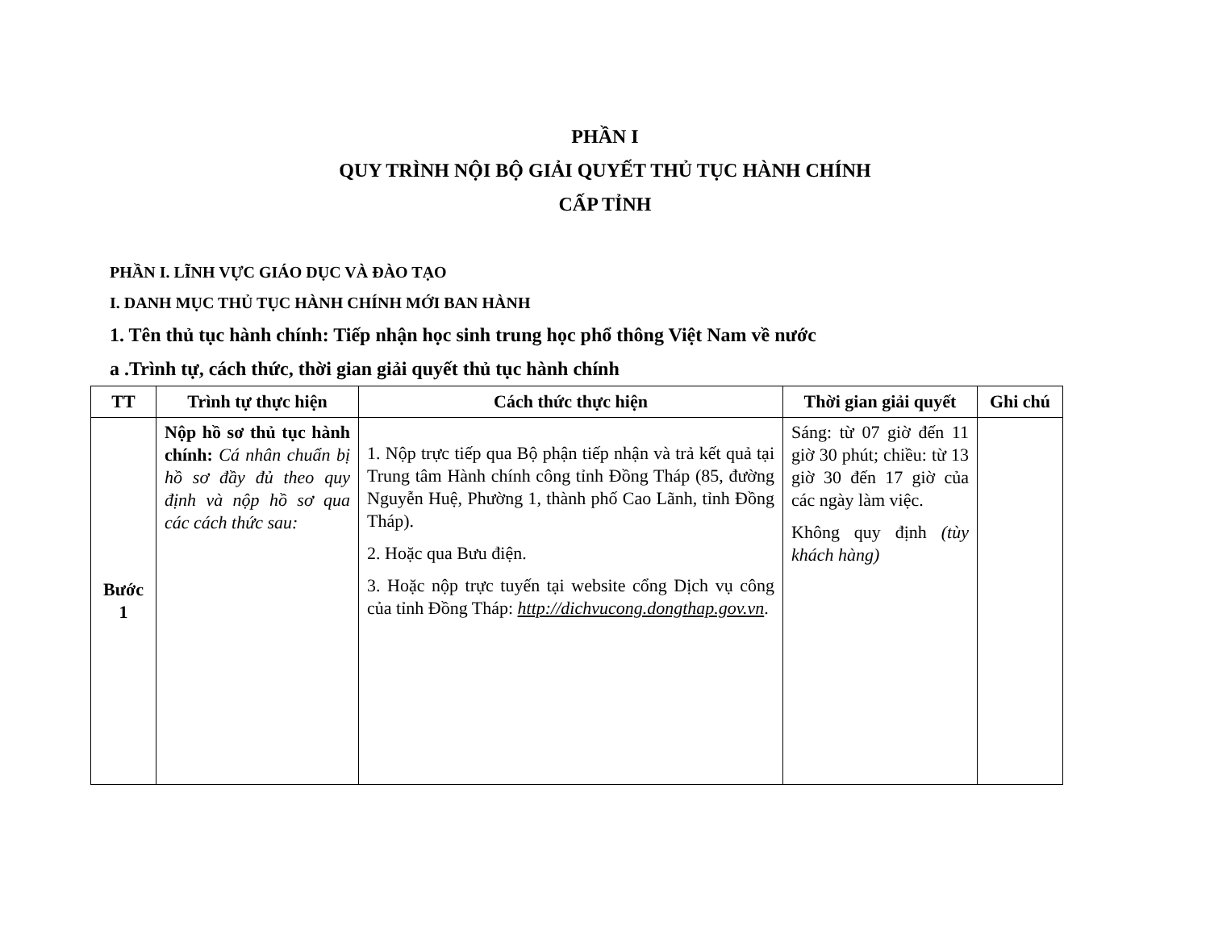PHẦN I
QUY TRÌNH NỘI BỘ GIẢI QUYẾT THỦ TỤC HÀNH CHÍNH
CẤP TỈNH
PHẦN I. LĨNH VỰC GIÁO DỤC VÀ ĐÀO TẠO
I. DANH MỤC THỦ TỤC HÀNH CHÍNH MỚI BAN HÀNH
1. Tên thủ tục hành chính: Tiếp nhận học sinh trung học phổ thông Việt Nam về nước
a .Trình tự, cách thức, thời gian giải quyết thủ tục hành chính
| TT | Trình tự thực hiện | Cách thức thực hiện | Thời gian giải quyết | Ghi chú |
| --- | --- | --- | --- | --- |
| Bước 1 | Nộp hồ sơ thủ tục hành chính: Cá nhân chuẩn bị hồ sơ đầy đủ theo quy định và nộp hồ sơ qua các cách thức sau: | 1. Nộp trực tiếp qua Bộ phận tiếp nhận và trả kết quả tại Trung tâm Hành chính công tỉnh Đồng Tháp (85, đường Nguyễn Huệ, Phường 1, thành phố Cao Lãnh, tỉnh Đồng Tháp). 2. Hoặc qua Bưu điện. 3. Hoặc nộp trực tuyến tại website cổng Dịch vụ công của tỉnh Đồng Tháp: http://dichvucong.dongthap.gov.vn . | Sáng: từ 07 giờ đến 11 giờ 30 phút; chiều: từ 13 giờ 30 đến 17 giờ của các ngày làm việc. Không quy định (tùy khách hàng) | |